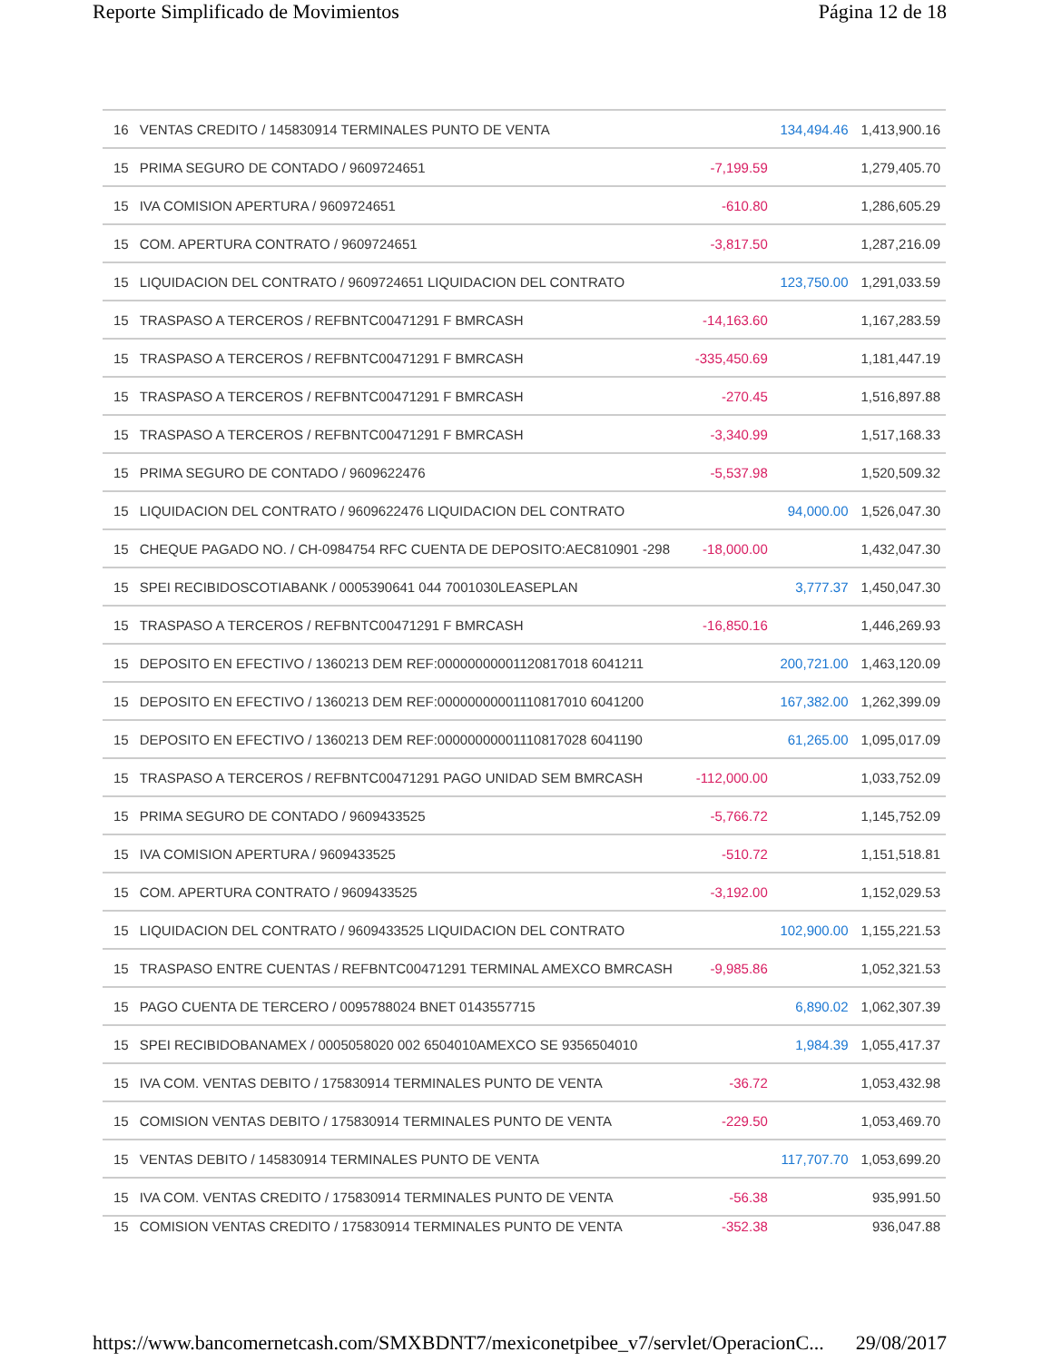Reporte Simplificado de Movimientos Página 12 de 18
| 16 | VENTAS CREDITO / 145830914 TERMINALES PUNTO DE VENTA | | 134,494.46 | 1,413,900.16 |
| 15 | PRIMA SEGURO DE CONTADO / 9609724651 | -7,199.59 | | 1,279,405.70 |
| 15 | IVA COMISION APERTURA / 9609724651 | -610.80 | | 1,286,605.29 |
| 15 | COM. APERTURA CONTRATO / 9609724651 | -3,817.50 | | 1,287,216.09 |
| 15 | LIQUIDACION DEL CONTRATO / 9609724651 LIQUIDACION DEL CONTRATO | | 123,750.00 | 1,291,033.59 |
| 15 | TRASPASO A TERCEROS / REFBNTC00471291 F BMRCASH | -14,163.60 | | 1,167,283.59 |
| 15 | TRASPASO A TERCEROS / REFBNTC00471291 F BMRCASH | -335,450.69 | | 1,181,447.19 |
| 15 | TRASPASO A TERCEROS / REFBNTC00471291 F BMRCASH | -270.45 | | 1,516,897.88 |
| 15 | TRASPASO A TERCEROS / REFBNTC00471291 F BMRCASH | -3,340.99 | | 1,517,168.33 |
| 15 | PRIMA SEGURO DE CONTADO / 9609622476 | -5,537.98 | | 1,520,509.32 |
| 15 | LIQUIDACION DEL CONTRATO / 9609622476 LIQUIDACION DEL CONTRATO | | 94,000.00 | 1,526,047.30 |
| 15 | CHEQUE PAGADO NO. / CH-0984754 RFC CUENTA DE DEPOSITO:AEC810901 -298 | -18,000.00 | | 1,432,047.30 |
| 15 | SPEI RECIBIDOSCOTIABANK / 0005390641 044 7001030LEASEPLAN | | 3,777.37 | 1,450,047.30 |
| 15 | TRASPASO A TERCEROS / REFBNTC00471291 F BMRCASH | -16,850.16 | | 1,446,269.93 |
| 15 | DEPOSITO EN EFECTIVO / 1360213 DEM REF:00000000001120817018 6041211 | | 200,721.00 | 1,463,120.09 |
| 15 | DEPOSITO EN EFECTIVO / 1360213 DEM REF:00000000001110817010 6041200 | | 167,382.00 | 1,262,399.09 |
| 15 | DEPOSITO EN EFECTIVO / 1360213 DEM REF:00000000001110817028 6041190 | | 61,265.00 | 1,095,017.09 |
| 15 | TRASPASO A TERCEROS / REFBNTC00471291 PAGO UNIDAD SEM BMRCASH | -112,000.00 | | 1,033,752.09 |
| 15 | PRIMA SEGURO DE CONTADO / 9609433525 | -5,766.72 | | 1,145,752.09 |
| 15 | IVA COMISION APERTURA / 9609433525 | -510.72 | | 1,151,518.81 |
| 15 | COM. APERTURA CONTRATO / 9609433525 | -3,192.00 | | 1,152,029.53 |
| 15 | LIQUIDACION DEL CONTRATO / 9609433525 LIQUIDACION DEL CONTRATO | | 102,900.00 | 1,155,221.53 |
| 15 | TRASPASO ENTRE CUENTAS / REFBNTC00471291 TERMINAL AMEXCO BMRCASH | -9,985.86 | | 1,052,321.53 |
| 15 | PAGO CUENTA DE TERCERO / 0095788024 BNET 0143557715 | | 6,890.02 | 1,062,307.39 |
| 15 | SPEI RECIBIDOBANAMEX / 0005058020 002 6504010AMEXCO SE 9356504010 | | 1,984.39 | 1,055,417.37 |
| 15 | IVA COM. VENTAS DEBITO / 175830914 TERMINALES PUNTO DE VENTA | -36.72 | | 1,053,432.98 |
| 15 | COMISION VENTAS DEBITO / 175830914 TERMINALES PUNTO DE VENTA | -229.50 | | 1,053,469.70 |
| 15 | VENTAS DEBITO / 145830914 TERMINALES PUNTO DE VENTA | | 117,707.70 | 1,053,699.20 |
| 15 | IVA COM. VENTAS CREDITO / 175830914 TERMINALES PUNTO DE VENTA | -56.38 | | 935,991.50 |
| 15 | COMISION VENTAS CREDITO / 175830914 TERMINALES PUNTO DE VENTA | -352.38 | | 936,047.88 |
https://www.bancomernetcash.com/SMXBDNT7/mexiconetpibee_v7/servlet/OperacionC... 29/08/2017